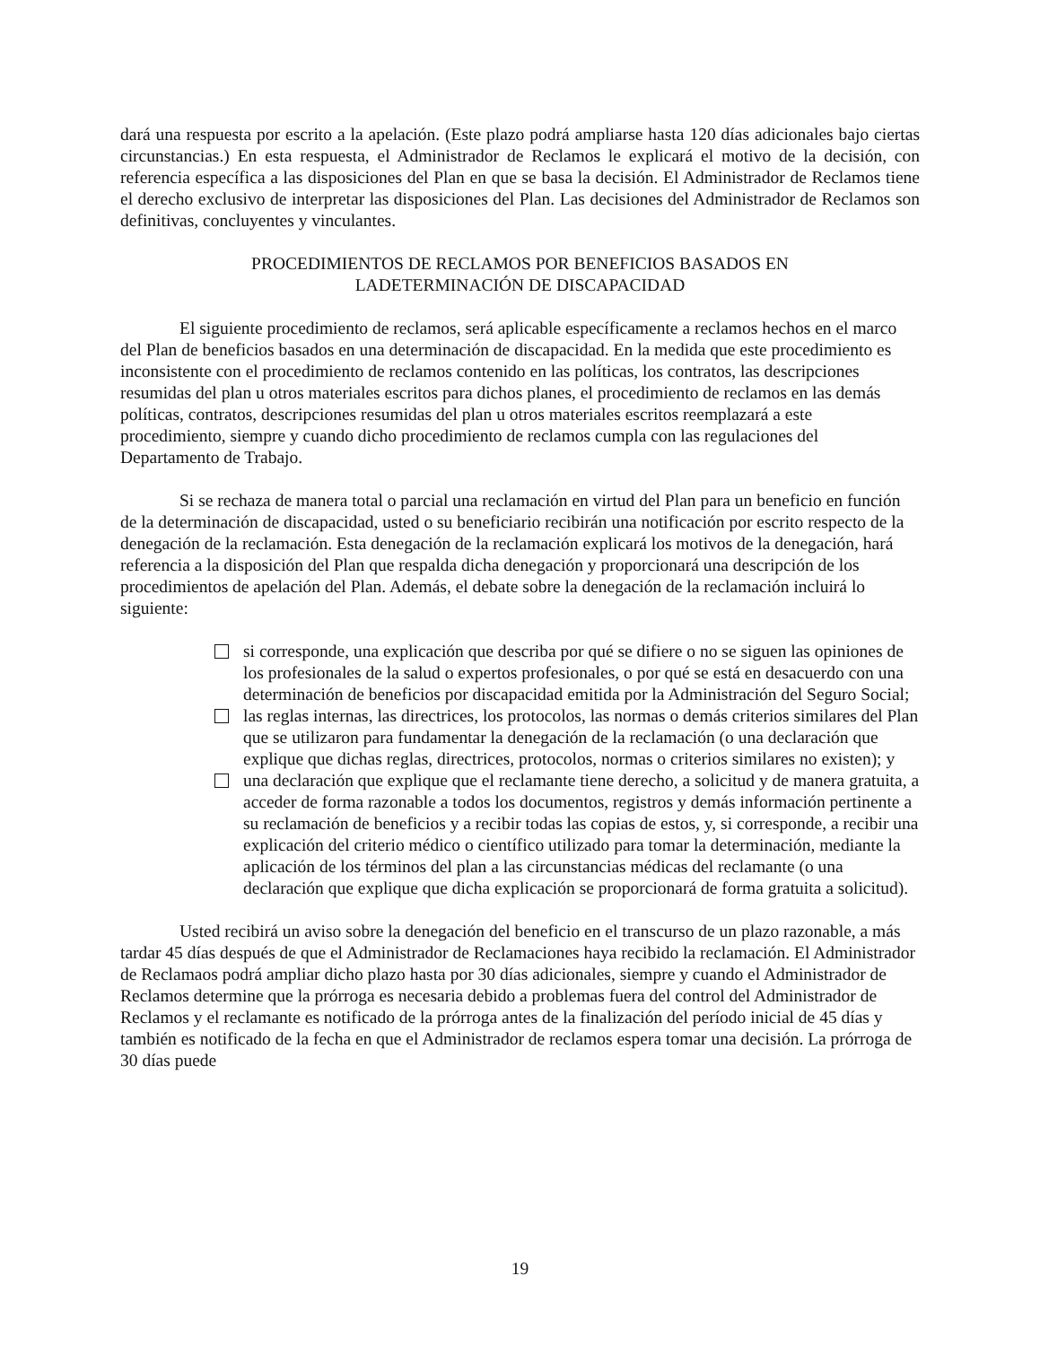dará una respuesta por escrito a la apelación. (Este plazo podrá ampliarse hasta 120 días adicionales bajo ciertas circunstancias.) En esta respuesta, el Administrador de Reclamos le explicará el motivo de la decisión, con referencia específica a las disposiciones del Plan en que se basa la decisión. El Administrador de Reclamos tiene el derecho exclusivo de interpretar las disposiciones del Plan. Las decisiones del Administrador de Reclamos son definitivas, concluyentes y vinculantes.
PROCEDIMIENTOS DE RECLAMOS POR BENEFICIOS BASADOS EN
LADETERMINACIÓN DE DISCAPACIDAD
El siguiente procedimiento de reclamos, será aplicable específicamente a reclamos hechos en el marco del Plan de beneficios basados en una determinación de discapacidad. En la medida que este procedimiento es inconsistente con el procedimiento de reclamos contenido en las políticas, los contratos, las descripciones resumidas del plan u otros materiales escritos para dichos planes, el procedimiento de reclamos en las demás políticas, contratos, descripciones resumidas del plan u otros materiales escritos reemplazará a este procedimiento, siempre y cuando dicho procedimiento de reclamos cumpla con las regulaciones del Departamento de Trabajo.
Si se rechaza de manera total o parcial una reclamación en virtud del Plan para un beneficio en función de la determinación de discapacidad, usted o su beneficiario recibirán una notificación por escrito respecto de la denegación de la reclamación. Esta denegación de la reclamación explicará los motivos de la denegación, hará referencia a la disposición del Plan que respalda dicha denegación y proporcionará una descripción de los procedimientos de apelación del Plan. Además, el debate sobre la denegación de la reclamación incluirá lo siguiente:
si corresponde, una explicación que describa por qué se difiere o no se siguen las opiniones de los profesionales de la salud o expertos profesionales, o por qué se está en desacuerdo con una determinación de beneficios por discapacidad emitida por la Administración del Seguro Social;
las reglas internas, las directrices, los protocolos, las normas o demás criterios similares del Plan que se utilizaron para fundamentar la denegación de la reclamación (o una declaración que explique que dichas reglas, directrices, protocolos, normas o criterios similares no existen); y
una declaración que explique que el reclamante tiene derecho, a solicitud y de manera gratuita, a acceder de forma razonable a todos los documentos, registros y demás información pertinente a su reclamación de beneficios y a recibir todas las copias de estos, y, si corresponde, a recibir una explicación del criterio médico o científico utilizado para tomar la determinación, mediante la aplicación de los términos del plan a las circunstancias médicas del reclamante (o una declaración que explique que dicha explicación se proporcionará de forma gratuita a solicitud).
Usted recibirá un aviso sobre la denegación del beneficio en el transcurso de un plazo razonable, a más tardar 45 días después de que el Administrador de Reclamaciones haya recibido la reclamación. El Administrador de Reclamaos podrá ampliar dicho plazo hasta por 30 días adicionales, siempre y cuando el Administrador de Reclamos determine que la prórroga es necesaria debido a problemas fuera del control del Administrador de Reclamos y el reclamante es notificado de la prórroga antes de la finalización del período inicial de 45 días y también es notificado de la fecha en que el Administrador de reclamos espera tomar una decisión. La prórroga de 30 días puede
19